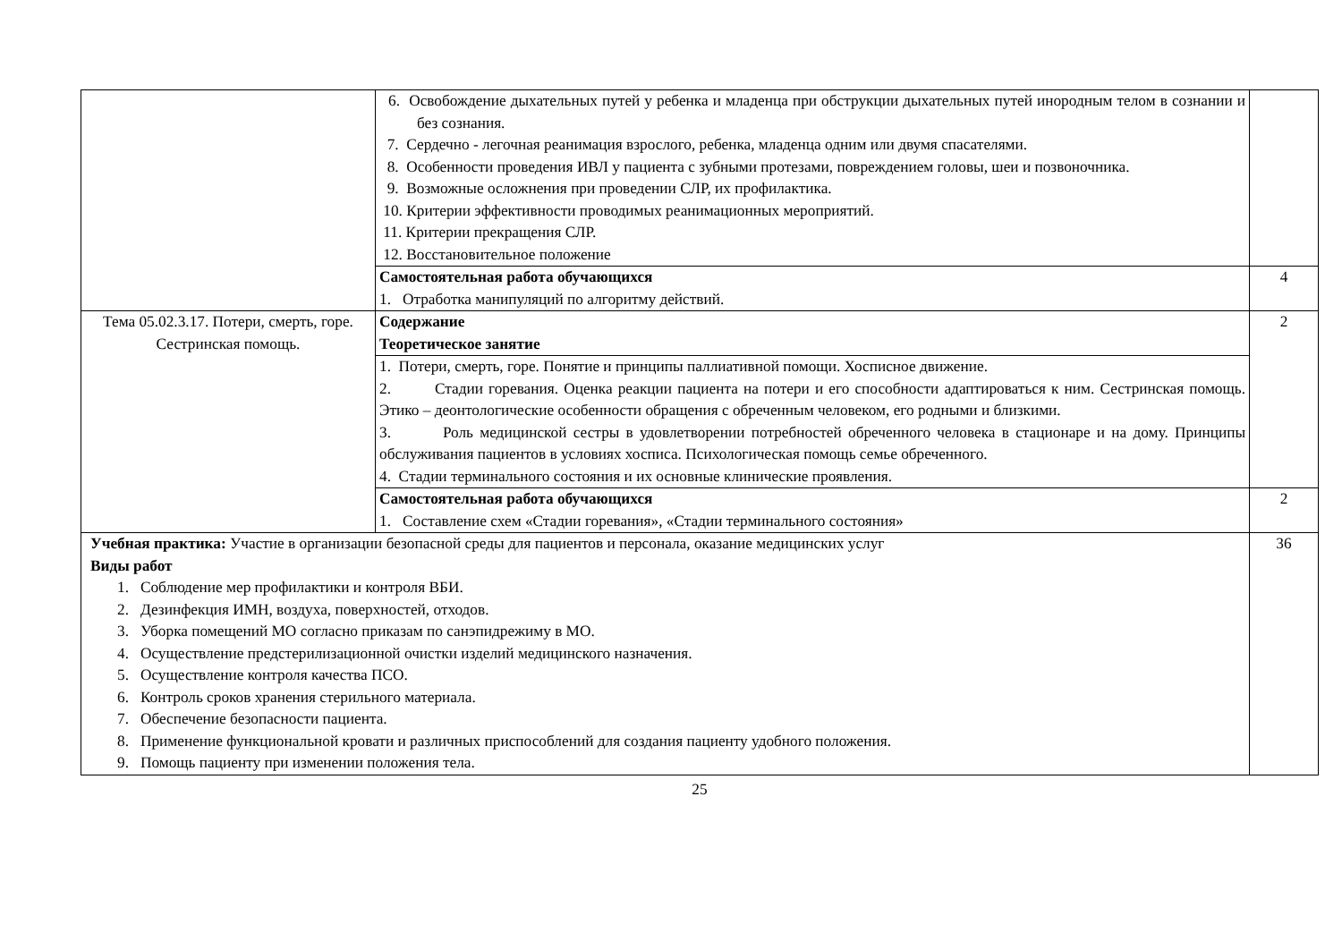| | 6. Освобождение дыхательных путей у ребенка и младенца при обструкции дыхательных путей инородным телом в сознании и без сознания. 7. Сердечно - легочная реанимация взрослого, ребенка, младенца одним или двумя спасателями. 8. Особенности проведения ИВЛ у пациента с зубными протезами, повреждением головы, шеи и позвоночника. 9. Возможные осложнения при проведении СЛР, их профилактика. 10. Критерии эффективности проводимых реанимационных мероприятий. 11. Критерии прекращения СЛР. 12. Восстановительное положение | |
| | Самостоятельная работа обучающихся 1. Отработка манипуляций по алгоритму действий. | 4 |
| Тема 05.02.3.17. Потери, смерть, горе. Сестринская помощь. | Содержание Теоретическое занятие | 2 |
| | 1. Потери, смерть, горе. Понятие и принципы паллиативной помощи. Хосписное движение. 2. Стадии горевания. Оценка реакции пациента на потери и его способности адаптироваться к ним. Сестринская помощь. Этико – деонтологические особенности обращения с обреченным человеком, его родными и близкими. 3. Роль медицинской сестры в удовлетворении потребностей обреченного человека в стационаре и на дому. Принципы обслуживания пациентов в условиях хосписа. Психологическая помощь семье обреченного. 4. Стадии терминального состояния и их основные клинические проявления. | |
| | Самостоятельная работа обучающихся 1. Составление схем «Стадии горевания», «Стадии терминального состояния» | 2 |
| Учебная практика: Участие в организации безопасной среды для пациентов и персонала, оказание медицинских услуг Виды работ 1. Соблюдение мер профилактики и контроля ВБИ. 2. Дезинфекция ИМН, воздуха, поверхностей, отходов. 3. Уборка помещений МО согласно приказам по санэпидрежиму в МО. 4. Осуществление предстерилизационной очистки изделий медицинского назначения. 5. Осуществление контроля качества ПСО. 6. Контроль сроков хранения стерильного материала. 7. Обеспечение безопасности пациента. 8. Применение функциональной кровати и различных приспособлений для создания пациенту удобного положения. 9. Помощь пациенту при изменении положения тела. | | 36 |
25